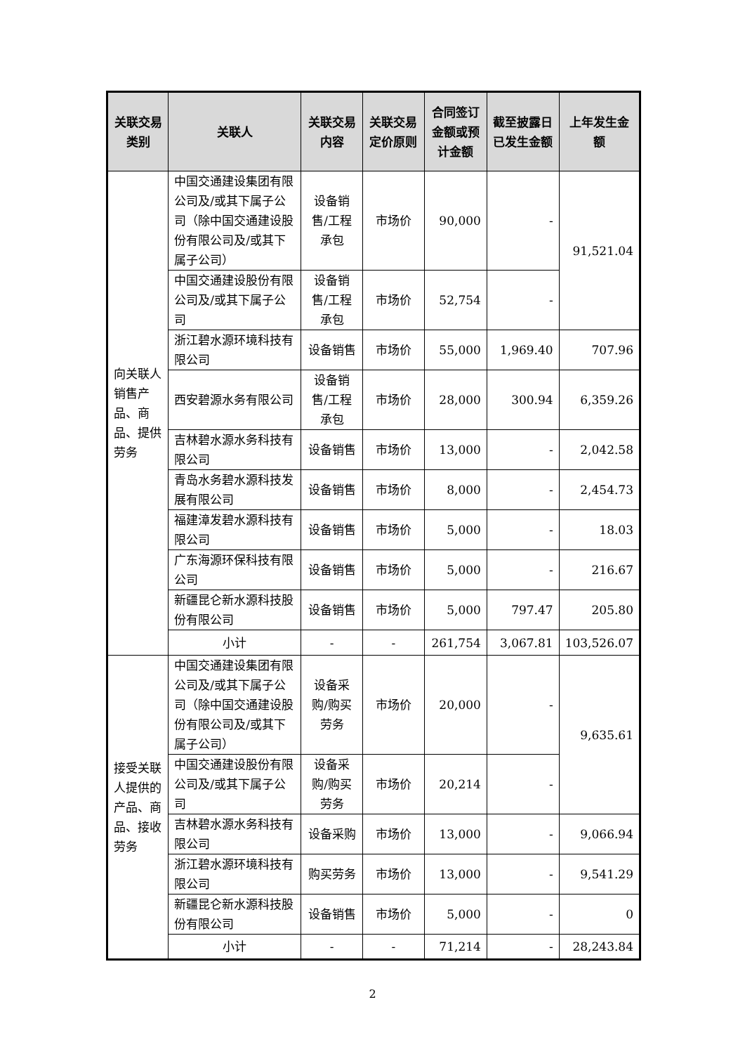| 关联交易类别 | 关联人 | 关联交易内容 | 关联交易定价原则 | 合同签订金额或预计金额 | 截至披露日已发生金额 | 上年发生金额 |
| --- | --- | --- | --- | --- | --- | --- |
| 向关联人销售产品、商品、提供劳务 | 中国交通建设集团有限公司及/或其下属子公司（除中国交通建设股份有限公司及/或其下属子公司） | 设备销售/工程承包 | 市场价 | 90,000 | - | 91,521.04 |
| | 中国交通建设股份有限公司及/或其下属子公司 | 设备销售/工程承包 | 市场价 | 52,754 | - | |
| | 浙江碧水源环境科技有限公司 | 设备销售 | 市场价 | 55,000 | 1,969.40 | 707.96 |
| | 西安碧源水务有限公司 | 设备销售/工程承包 | 市场价 | 28,000 | 300.94 | 6,359.26 |
| | 吉林碧水源水务科技有限公司 | 设备销售 | 市场价 | 13,000 | - | 2,042.58 |
| | 青岛水务碧水源科技发展有限公司 | 设备销售 | 市场价 | 8,000 | - | 2,454.73 |
| | 福建漳发碧水源科技有限公司 | 设备销售 | 市场价 | 5,000 | - | 18.03 |
| | 广东海源环保科技有限公司 | 设备销售 | 市场价 | 5,000 | - | 216.67 |
| | 新疆昆仑新水源科技股份有限公司 | 设备销售 | 市场价 | 5,000 | 797.47 | 205.80 |
| | 小计 | - | - | 261,754 | 3,067.81 | 103,526.07 |
| 接受关联人提供的产品、商品、接收劳务 | 中国交通建设集团有限公司及/或其下属子公司（除中国交通建设股份有限公司及/或其下属子公司） | 设备采购/购买劳务 | 市场价 | 20,000 | - | 9,635.61 |
| | 中国交通建设股份有限公司及/或其下属子公司 | 设备采购/购买劳务 | 市场价 | 20,214 | - | |
| | 吉林碧水源水务科技有限公司 | 设备采购 | 市场价 | 13,000 | - | 9,066.94 |
| | 浙江碧水源环境科技有限公司 | 购买劳务 | 市场价 | 13,000 | - | 9,541.29 |
| | 新疆昆仑新水源科技股份有限公司 | 设备销售 | 市场价 | 5,000 | - | 0 |
| | 小计 | - | - | 71,214 | - | 28,243.84 |
2